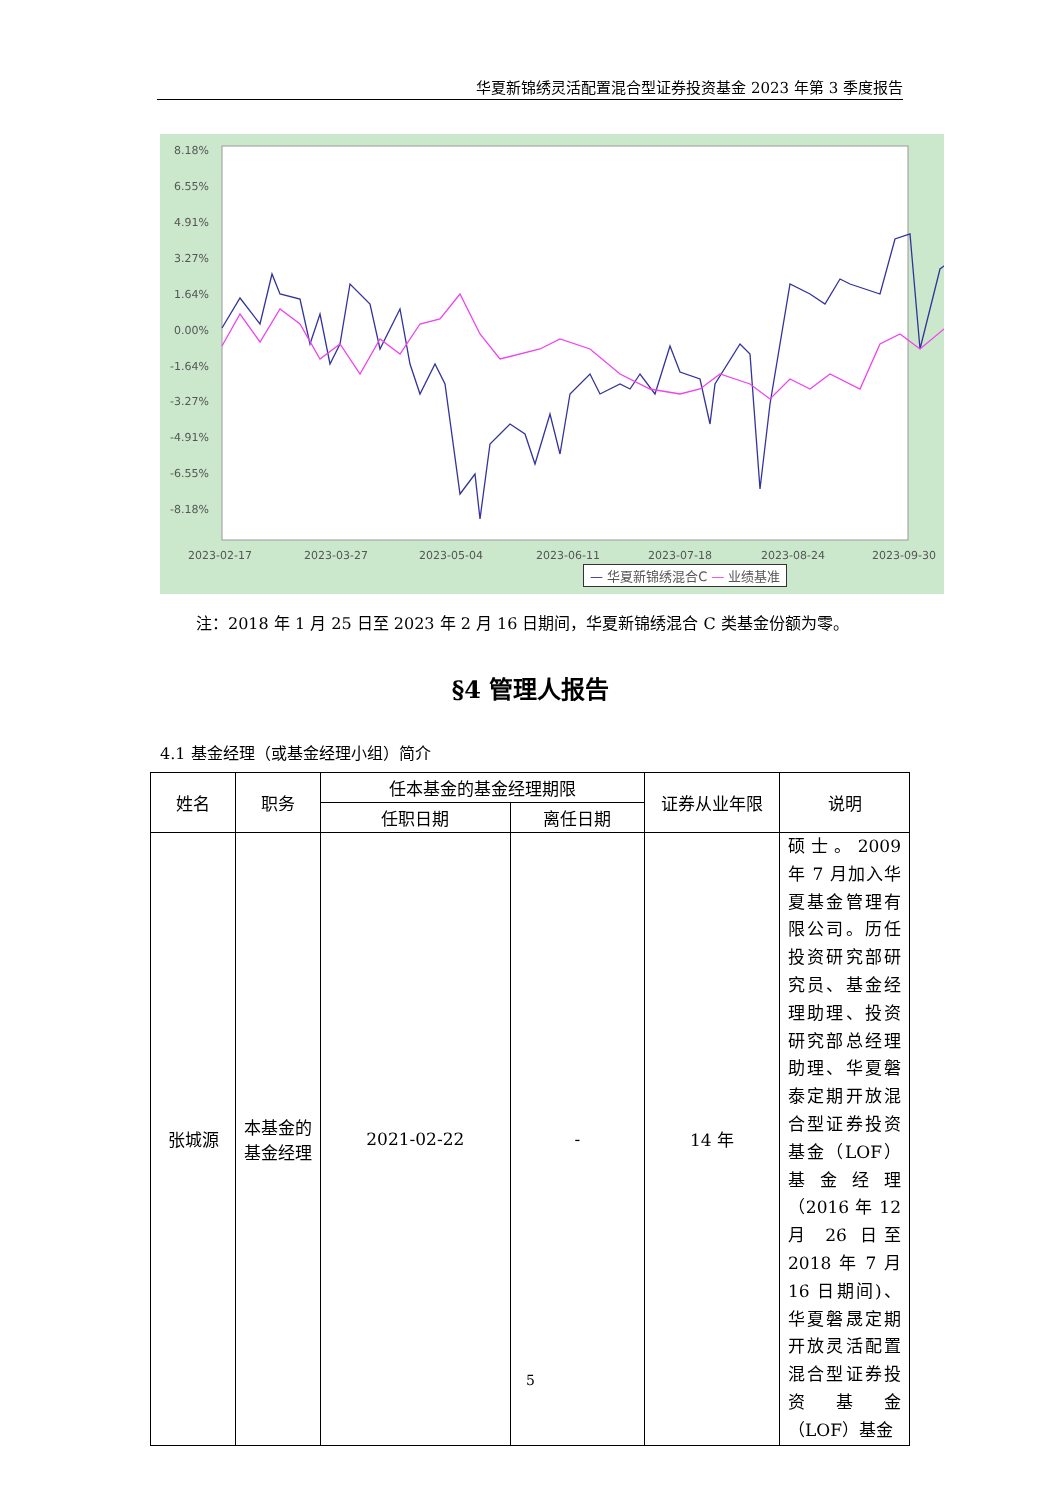华夏新锦绣灵活配置混合型证券投资基金 2023 年第 3 季度报告
8.18%
6.55%
4.91%
3.27%
1.64%
0.00%
-1.64%
-3.27%
-4.91%
-6.55%
-8.18%
2023-02-17
2023-03-27
2023-05-04
2023-06-11
2023-07-18
2023-08-24
2023-09-30
— 华夏新锦绣混合C — 业绩基准
注：2018 年 1 月 25 日至 2023 年 2 月 16 日期间，华夏新锦绣混合 C 类基金份额为零。
§4 管理人报告
4.1 基金经理（或基金经理小组）简介
| 姓名 | 职务 | 任本基金的基金经理期限 | | 证券从业年限 | 说明 |
| --- | --- | --- | --- | --- | --- |
| | | 任职日期 | 离任日期 | | |
| 张城源 | 本基金的基金经理 | 2021-02-22 | - | 14 年 | 硕士。2009 年 7 月加入华夏基金管理有限公司。历任投资研究部研究员、基金经理助理、投资研究部总经理助理、华夏磐泰定期开放混合型证券投资基金（LOF）基金经理（2016 年 12 月 26 日至 2018 年 7 月 16 日期间)、华夏磐晟定期开放灵活配置混合型证券投资基金（LOF）基金 |
5